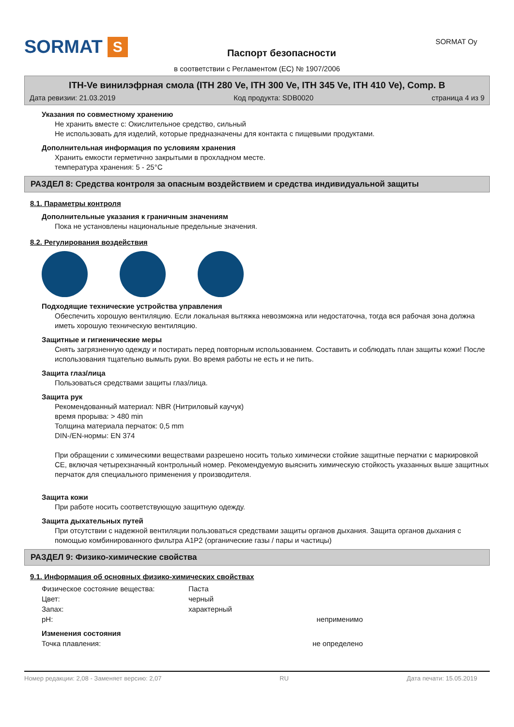SORMAT S
Паспорт безопасности
SORMAT Oy
в соответствии с Регламентом (ЕС) № 1907/2006
ITH-Ve винилэфрная смола (ITH 280 Ve, ITH 300 Ve, ITH 345 Ve, ITH 410 Ve), Comp. B
Дата ревизии: 21.03.2019 Код продукта: SDB0020 страница 4 из 9
Указания по совместному хранению
Не хранить вместе с: Окислительное средство, сильный
Не использовать для изделий, которые предназначены для контакта с пищевыми продуктами.
Дополнительная информация по условиям хранения
Хранить емкости герметично закрытыми в прохладном месте.
температура хранения: 5 - 25°C
РАЗДЕЛ 8: Средства контроля за опасным воздействием и средства индивидуальной защиты
8.1. Параметры контроля
Дополнительные указания к граничным значениям
Пока не установлены национальные предельные значения.
8.2. Регулирования воздействия
Подходящие технические устройства управления
Обеспечить хорошую вентиляцию. Если локальная вытяжка невозможна или недостаточна, тогда вся рабочая зона должна иметь хорошую техническую вентиляцию.
Защитные и гигиенические меры
Снять загрязненную одежду и постирать перед повторным использованием. Составить и соблюдать план защиты кожи! После использования тщательно вымыть руки. Во время работы не есть и не пить.
Защита глаз/лица
Пользоваться средствами защиты глаз/лица.
Защита рук
Рекомендованный материал: NBR (Нитриловый каучук)
время прорыва: > 480 min
Толщина материала перчаток: 0,5 mm
DIN-/EN-нормы: EN 374
При обращении с химическими веществами разрешено носить только химически стойкие защитные перчатки с маркировкой CE, включая четырехзначный контрольный номер. Рекомендуемую выяснить химическую стойкость указанных выше защитных перчаток для специального применения у производителя.
Защита кожи
При работе носить соответствующую защитную одежду.
Защита дыхательных путей
При отсутствии с надежной вентиляции пользоваться средствами защиты органов дыхания. Защита органов дыхания с помощью комбинированного фильтра A1P2 (органические газы / пары и частицы)
РАЗДЕЛ 9: Физико-химические свойства
9.1. Информация об основных физико-химических свойствах
| Физическое состояние вещества: | Паста | |
| Цвет: | черный | |
| Запах: | характерный | |
| pH: | | неприменимо |
| Изменения состояния | | |
| Точка плавления: | | не определено |
Номер редакции: 2,08 - Заменяет версию: 2,07 RU Дата печати: 15.05.2019